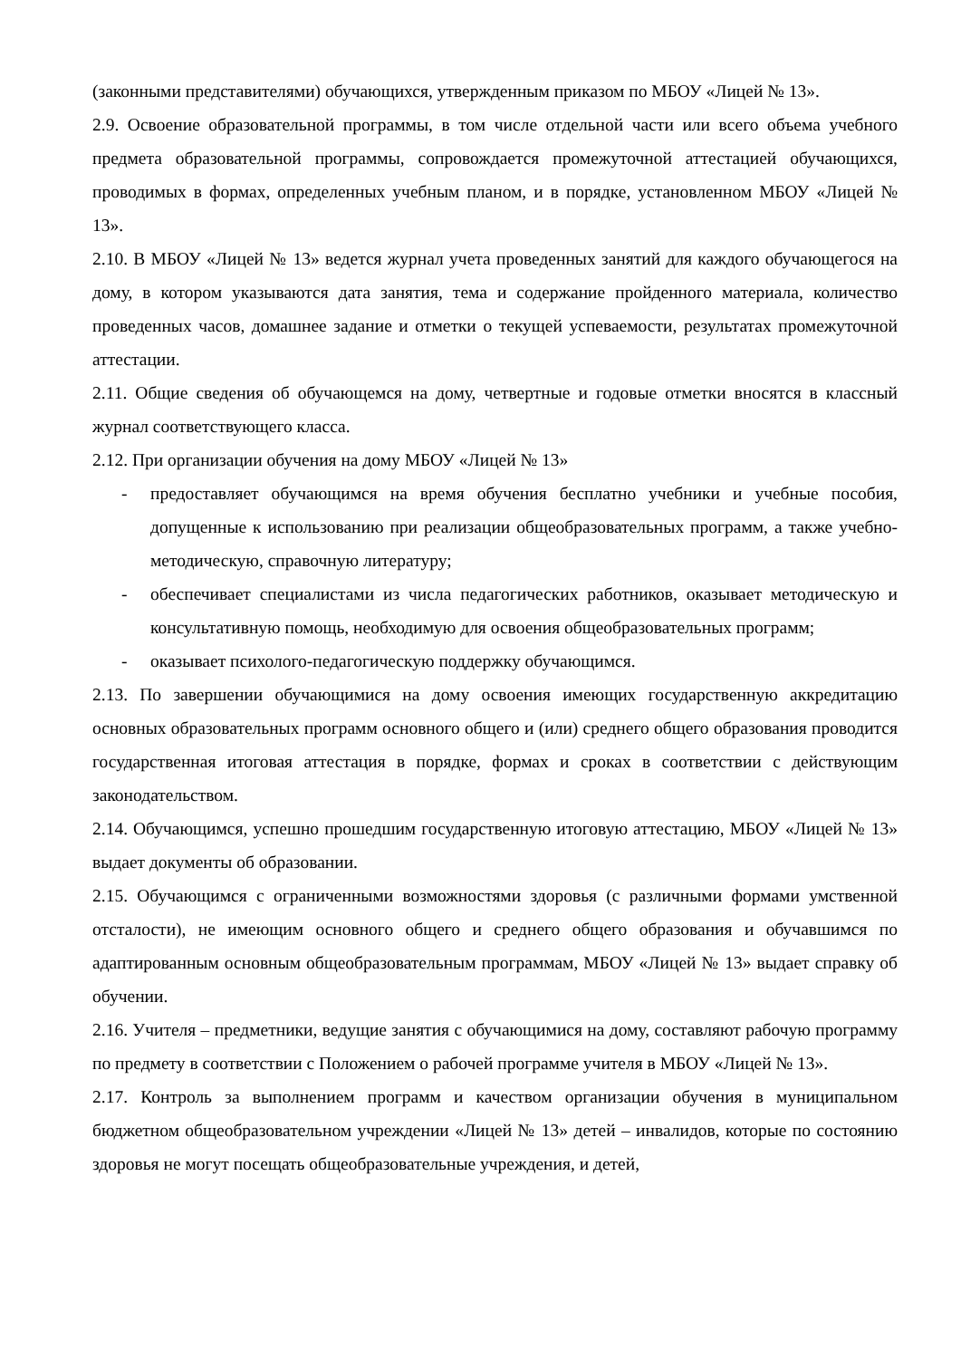(законными представителями) обучающихся, утвержденным приказом по МБОУ «Лицей № 13».
2.9. Освоение образовательной программы, в том числе отдельной части или всего объема учебного предмета образовательной программы, сопровождается промежуточной аттестацией обучающихся, проводимых в формах, определенных учебным планом, и в порядке, установленном МБОУ «Лицей № 13».
2.10. В МБОУ «Лицей № 13» ведется журнал учета проведенных занятий для каждого обучающегося на дому, в котором указываются дата занятия, тема и содержание пройденного материала, количество проведенных часов, домашнее задание и отметки о текущей успеваемости, результатах промежуточной аттестации.
2.11. Общие сведения об обучающемся на дому, четвертные и годовые отметки вносятся в классный журнал соответствующего класса.
2.12. При организации обучения на дому МБОУ «Лицей № 13»
- предоставляет обучающимся на время обучения бесплатно учебники и учебные пособия, допущенные к использованию при реализации общеобразовательных программ, а также учебно-методическую, справочную литературу;
- обеспечивает специалистами из числа педагогических работников, оказывает методическую и консультативную помощь, необходимую для освоения общеобразовательных программ;
- оказывает психолого-педагогическую поддержку обучающимся.
2.13. По завершении обучающимися на дому освоения имеющих государственную аккредитацию основных образовательных программ основного общего и (или) среднего общего образования проводится государственная итоговая аттестация в порядке, формах и сроках в соответствии с действующим законодательством.
2.14. Обучающимся, успешно прошедшим государственную итоговую аттестацию, МБОУ «Лицей № 13» выдает документы об образовании.
2.15. Обучающимся с ограниченными возможностями здоровья (с различными формами умственной отсталости), не имеющим основного общего и среднего общего образования и обучавшимся по адаптированным основным общеобразовательным программам, МБОУ «Лицей № 13» выдает справку об обучении.
2.16. Учителя – предметники, ведущие занятия с обучающимися на дому, составляют рабочую программу по предмету в соответствии с Положением о рабочей программе учителя в МБОУ «Лицей № 13».
2.17. Контроль за выполнением программ и качеством организации обучения в муниципальном бюджетном общеобразовательном учреждении «Лицей № 13» детей – инвалидов, которые по состоянию здоровья не могут посещать общеобразовательные учреждения, и детей,